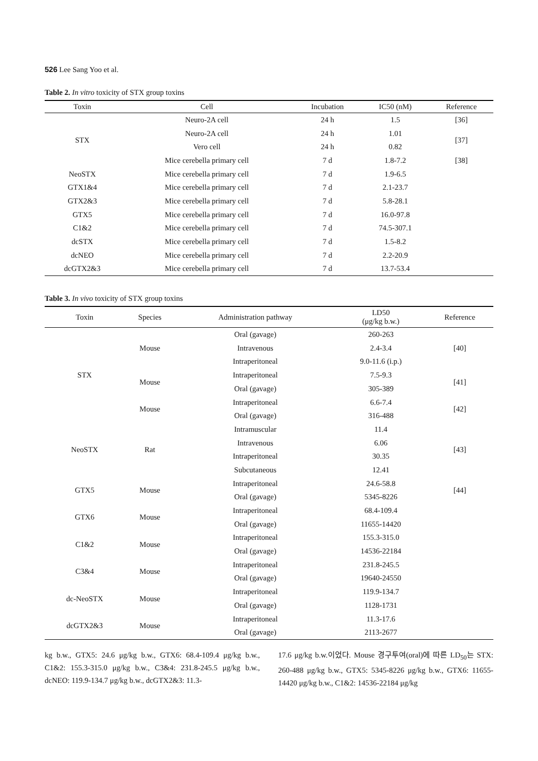526 Lee Sang Yoo et al.
Table 2. In vitro toxicity of STX group toxins
| Toxin | Cell | Incubation | IC50 (nM) | Reference |
| --- | --- | --- | --- | --- |
| STX | Neuro-2A cell | 24 h | 1.5 | [36] |
| | Neuro-2A cell | 24 h | 1.01 | [37] |
| | Vero cell | 24 h | 0.82 | |
| | Mice cerebella primary cell | 7 d | 1.8-7.2 | [38] |
| NeoSTX | Mice cerebella primary cell | 7 d | 1.9-6.5 | |
| GTX1&4 | Mice cerebella primary cell | 7 d | 2.1-23.7 | |
| GTX2&3 | Mice cerebella primary cell | 7 d | 5.8-28.1 | |
| GTX5 | Mice cerebella primary cell | 7 d | 16.0-97.8 | |
| C1&2 | Mice cerebella primary cell | 7 d | 74.5-307.1 | |
| dcSTX | Mice cerebella primary cell | 7 d | 1.5-8.2 | |
| dcNEO | Mice cerebella primary cell | 7 d | 2.2-20.9 | |
| dcGTX2&3 | Mice cerebella primary cell | 7 d | 13.7-53.4 | |
Table 3. In vivo toxicity of STX group toxins
| Toxin | Species | Administration pathway | LD50 (μg/kg b.w.) | Reference |
| --- | --- | --- | --- | --- |
| STX | Mouse | Oral (gavage) | 260-263 | [40] |
| | | Intravenous | 2.4-3.4 | |
| | | Intraperitoneal | 9.0-11.6 (i.p.) | |
| | Mouse | Intraperitoneal | 7.5-9.3 | [41] |
| | | Oral (gavage) | 305-389 | |
| | Mouse | Intraperitoneal | 6.6-7.4 | [42] |
| | | Oral (gavage) | 316-488 | |
| NeoSTX | Rat | Intramuscular | 11.4 | [43] |
| | | Intravenous | 6.06 | |
| | | Intraperitoneal | 30.35 | |
| | | Subcutaneous | 12.41 | |
| GTX5 | Mouse | Intraperitoneal | 24.6-58.8 | [44] |
| | | Oral (gavage) | 5345-8226 | |
| GTX6 | Mouse | Intraperitoneal | 68.4-109.4 | |
| | | Oral (gavage) | 11655-14420 | |
| C1&2 | Mouse | Intraperitoneal | 155.3-315.0 | |
| | | Oral (gavage) | 14536-22184 | |
| C3&4 | Mouse | Intraperitoneal | 231.8-245.5 | |
| | | Oral (gavage) | 19640-24550 | |
| dc-NeoSTX | Mouse | Intraperitoneal | 119.9-134.7 | |
| | | Oral (gavage) | 1128-1731 | |
| dcGTX2&3 | Mouse | Intraperitoneal | 11.3-17.6 | |
| | | Oral (gavage) | 2113-2677 | |
kg b.w., GTX5: 24.6 μg/kg b.w., GTX6: 68.4-109.4 μg/kg b.w., C1&2: 155.3-315.0 μg/kg b.w., C3&4: 231.8-245.5 μg/kg b.w., dcNEO: 119.9-134.7 μg/kg b.w., dcGTX2&3: 11.3-
17.6 μg/kg b.w.이었다. Mouse 경구투여(oral)에 따른 LD<sub>50</sub>는 STX: 260-488 μg/kg b.w., GTX5: 5345-8226 μg/kg b.w., GTX6: 11655-14420 μg/kg b.w., C1&2: 14536-22184 μg/kg